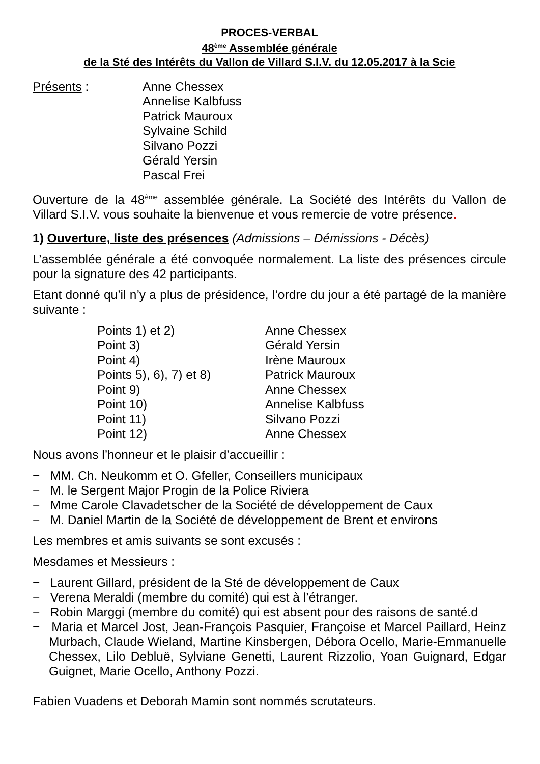PROCES-VERBAL
48<sup>ème</sup> Assemblée générale
de la Sté des Intérêts du Vallon de Villard S.I.V. du 12.05.2017 à la Scie
Présents : Anne Chessex
Annelise Kalbfuss
Patrick Mauroux
Sylvaine Schild
Silvano Pozzi
Gérald Yersin
Pascal Frei
Ouverture de la 48<sup>ème</sup> assemblée générale. La Société des Intérêts du Vallon de Villard S.I.V. vous souhaite la bienvenue et vous remercie de votre présence.
1) Ouverture, liste des présences (Admissions – Démissions - Décès)
L’assemblée générale a été convoquée normalement. La liste des présences circule pour la signature des 42 participants.
Etant donné qu’il n’y a plus de présidence, l’ordre du jour a été partagé de la manière suivante :
Points 1) et 2) Anne Chessex
Point 3) Gérald Yersin
Point 4) Irène Mauroux
Points 5), 6), 7) et 8) Patrick Mauroux
Point 9) Anne Chessex
Point 10) Annelise Kalbfuss
Point 11) Silvano Pozzi
Point 12) Anne Chessex
Nous avons l’honneur et le plaisir d’accueillir :
− MM. Ch. Neukomm et O. Gfeller, Conseillers municipaux
− M. le Sergent Major Progin de la Police Riviera
− Mme Carole Clavadetscher de la Société de développement de Caux
− M. Daniel Martin de la Société de développement de Brent et environs
Les membres et amis suivants se sont excusés :
Mesdames et Messieurs :
− Laurent Gillard, président de la Sté de développement de Caux
− Verena Meraldi (membre du comité) qui est à l’étranger.
− Robin Marggi (membre du comité) qui est absent pour des raisons de santé.d
− Maria et Marcel Jost, Jean-François Pasquier, Françoise et Marcel Paillard, Heinz Murbach, Claude Wieland, Martine Kinsbergen, Débora Ocello, Marie-Emmanuelle Chessex, Lilo Debluë, Sylviane Genetti, Laurent Rizzolio, Yoan Guignard, Edgar Guignet, Marie Ocello, Anthony Pozzi.
Fabien Vuadens et Deborah Mamin sont nommés scrutateurs.